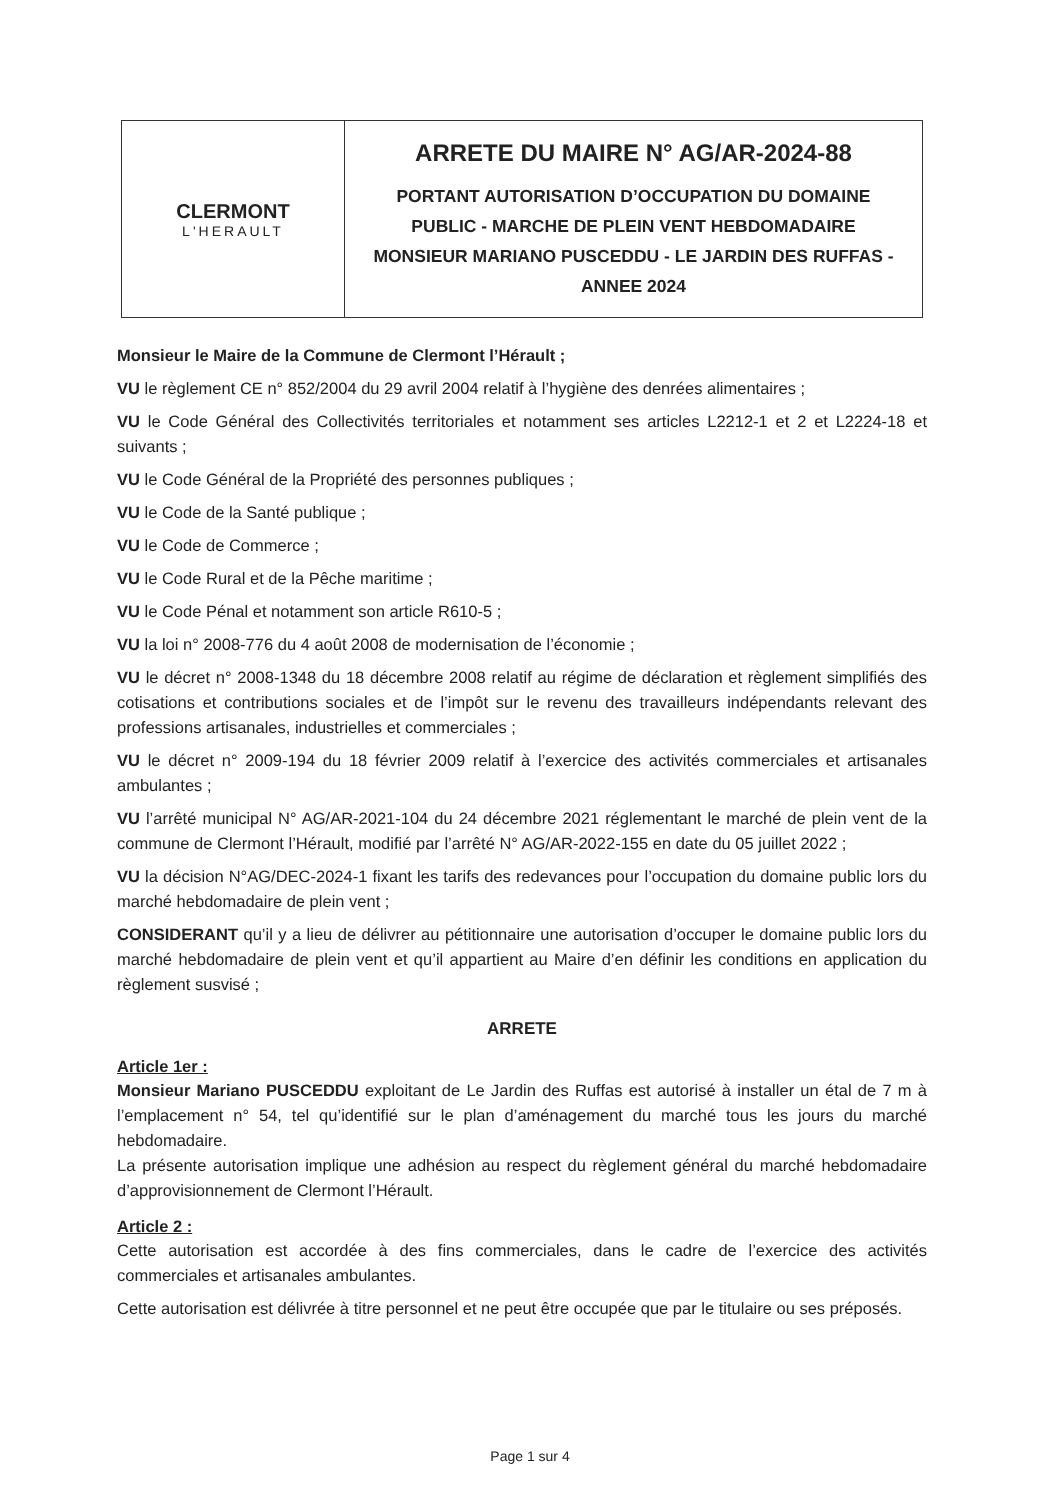CLERMONT
L'HERAULT
ARRETE DU MAIRE N° AG/AR-2024-88
PORTANT AUTORISATION D’OCCUPATION DU DOMAINE
PUBLIC - MARCHE DE PLEIN VENT HEBDOMADAIRE
MONSIEUR MARIANO PUSCEDDU - LE JARDIN DES RUFFAS -
ANNEE 2024
Monsieur le Maire de la Commune de Clermont l’Hérault ;
VU le règlement CE n° 852/2004 du 29 avril 2004 relatif à l’hygiène des denrées alimentaires ;
VU le Code Général des Collectivités territoriales et notamment ses articles L2212-1 et 2 et L2224-18 et suivants ;
VU le Code Général de la Propriété des personnes publiques ;
VU le Code de la Santé publique ;
VU le Code de Commerce ;
VU le Code Rural et de la Pêche maritime ;
VU le Code Pénal et notamment son article R610-5 ;
VU la loi n° 2008-776 du 4 août 2008 de modernisation de l’économie ;
VU le décret n° 2008-1348 du 18 décembre 2008 relatif au régime de déclaration et règlement simplifiés des cotisations et contributions sociales et de l’impôt sur le revenu des travailleurs indépendants relevant des professions artisanales, industrielles et commerciales ;
VU le décret n° 2009-194 du 18 février 2009 relatif à l’exercice des activités commerciales et artisanales ambulantes ;
VU l’arrêté municipal N° AG/AR-2021-104 du 24 décembre 2021 réglementant le marché de plein vent de la commune de Clermont l’Hérault, modifié par l’arrêté N° AG/AR-2022-155 en date du 05 juillet 2022 ;
VU la décision N°AG/DEC-2024-1 fixant les tarifs des redevances pour l’occupation du domaine public lors du marché hebdomadaire de plein vent ;
CONSIDERANT qu’il y a lieu de délivrer au pétitionnaire une autorisation d’occuper le domaine public lors du marché hebdomadaire de plein vent et qu’il appartient au Maire d’en définir les conditions en application du règlement susvisé ;
ARRETE
Article 1er :
Monsieur Mariano PUSCEDDU exploitant de Le Jardin des Ruffas est autorisé à installer un étal de 7 m à l’emplacement n° 54, tel qu’identifié sur le plan d’aménagement du marché tous les jours du marché hebdomadaire.
La présente autorisation implique une adhésion au respect du règlement général du marché hebdomadaire d’approvisionnement de Clermont l’Hérault.
Article 2 :
Cette autorisation est accordée à des fins commerciales, dans le cadre de l’exercice des activités commerciales et artisanales ambulantes.
Cette autorisation est délivrée à titre personnel et ne peut être occupée que par le titulaire ou ses préposés.
Page 1 sur 4